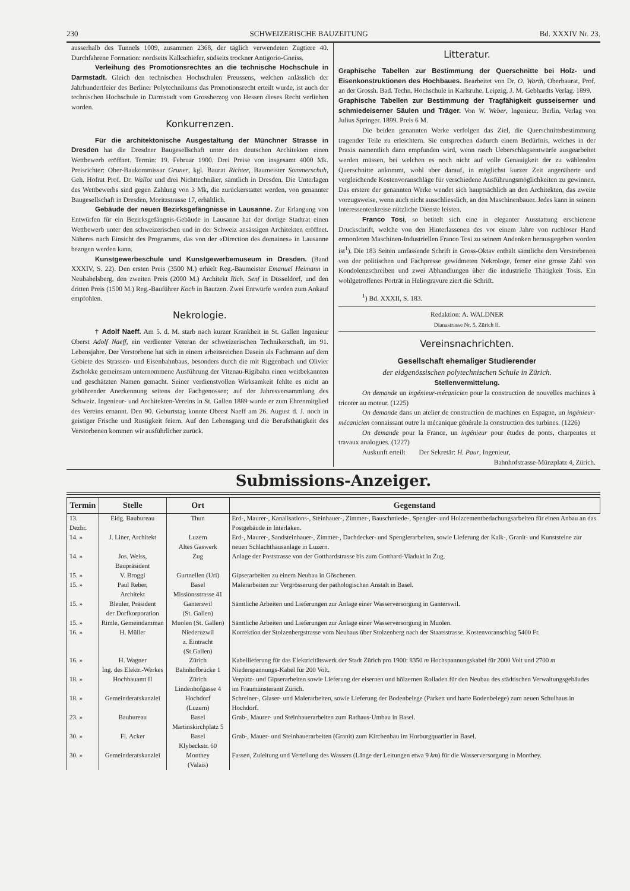230 SCHWEIZERISCHE BAUZEITUNG Bd. XXXIV Nr. 23.
ausserhalb des Tunnels 1009, zusammen 2368, der täglich verwendeten Zugtiere 40. Durchfahrene Formation: nordseits Kalkschiefer, südseits trockner Antigorio-Gneiss.
Verleihung des Promotionsrechtes an die technische Hochschule in Darmstadt. Gleich den technischen Hochschulen Preussens, welchen anlässlich der Jahrhundertfeier des Berliner Polytechnikums das Promotionsrecht erteilt wurde, ist auch der technischen Hochschule in Darmstadt vom Grossherzog von Hessen dieses Recht verliehen worden.
Konkurrenzen.
Für die architektonische Ausgestaltung der Münchner Strasse in Dresden hat die Dresdner Baugesellschaft unter den deutschen Architekten einen Wettbewerb eröffnet. Termin: 19. Februar 1900. Drei Preise von insgesamt 4000 Mk. Preisrichter: Ober-Baukommissar Gruner, kgl. Baurat Richter, Baumeister Sommerschuh, Geh. Hofrat Prof. Dr. Wallot und drei Nichttechniker, sämtlich in Dresden. Die Unterlagen des Wettbewerbs sind gegen Zahlung von 3 Mk, die zurückerstattet werden, von genannter Baugesellschaft in Dresden, Moritzstrasse 17, erhältlich.
Gebäude der neuen Bezirksgefängnisse in Lausanne. Zur Erlangung von Entwürfen für ein Bezirksgefängnis-Gebäude in Lausanne hat der dortige Stadtrat einen Wettbewerb unter den schweizerischen und in der Schweiz ansässigen Architekten eröffnet. Näheres nach Einsicht des Programms, das von der «Direction des domaines» in Lausanne bezogen werden kann.
Kunstgewerbeschule und Kunstgewerbemuseum in Dresden. (Band XXXIV, S. 22). Den ersten Preis (3500 M.) erhielt Reg.-Baumeister Emanuel Heimann in Neubabelsberg, den zweiten Preis (2000 M.) Architekt Rich. Senf in Düsseldorf, und den dritten Preis (1500 M.) Reg.-Bauführer Koch in Bautzen. Zwei Entwürfe werden zum Ankauf empfohlen.
Nekrologie.
† Adolf Naeff. Am 5. d. M. starb nach kurzer Krankheit in St. Gallen Ingenieur Oberst Adolf Naeff, ein verdienter Veteran der schweizerischen Technikerschaft, im 91. Lebensjahre. Der Verstorbene hat sich in einem arbeitsreichen Dasein als Fachmann auf dem Gebiete des Strassen- und Eisenbahnbaus, besonders durch die mit Riggenbach und Olivier Zschokke gemeinsam unternommene Ausführung der Vitznau-Rigibahn einen weitbekannten und geschätzten Namen gemacht. Seiner verdienstvollen Wirksamkeit fehlte es nicht an gebührender Anerkennung seitens der Fachgenossen; auf der Jahresversammlung des Schweiz. Ingenieur- und Architekten-Vereins in St. Gallen 1889 wurde er zum Ehrenmitglied des Vereins ernannt. Den 90. Geburtstag konnte Oberst Naeff am 26. August d. J. noch in geistiger Frische und Rüstigkeit feiern. Auf den Lebensgang und die Berufsthätigkeit des Verstorbenen kommen wir ausführlicher zurück.
Litteratur.
Graphische Tabellen zur Bestimmung der Querschnitte bei Holz- und Eisenkonstruktionen des Hochbaues. Bearbeitet von Dr. O. Warth, Oberbaurat, Prof. an der Grossh. Bad. Techn. Hochschule in Karlsruhe. Leipzig, J. M. Gebhardts Verlag. 1899.
Graphische Tabellen zur Bestimmung der Tragfähigkeit gusseiserner und schmiedeiserner Säulen und Träger. Von W. Weber, Ingenieur. Berlin, Verlag von Julius Springer. 1899. Preis 6 M.
Die beiden genannten Werke verfolgen das Ziel, die Querschnittsbestimmung tragender Teile zu erleichtern. Sie entsprechen dadurch einem Bedürfnis, welches in der Praxis namentlich dann empfunden wird, wenn rasch Ueberschlagsentwürfe ausgearbeitet werden müssen, bei welchen es noch nicht auf volle Genauigkeit der zu wählenden Querschnitte ankommt, wohl aber darauf, in möglichst kurzer Zeit angenäherte und vergleichende Kostenvoranschläge für verschiedene Ausführungsmöglichkeiten zu gewinnen. Das erstere der genannten Werke wendet sich hauptsächlich an den Architekten, das zweite vorzugsweise, wenn auch nicht ausschliesslich, an den Maschinenbauer. Jedes kann in seinem Interessentenkreise nützliche Dienste leisten.
Franco Tosi, so betitelt sich eine in eleganter Ausstattung erschienene Druckschrift, welche von den Hinterlassenen des vor einem Jahre von ruchloser Hand ermordeten Maschinen-Industriellen Franco Tosi zu seinem Andenken herausgegeben worden ist<sup>1</sup>). Die 183 Seiten umfassende Schrift in Gross-Oktav enthält sämtliche dem Verstorbenen von der politischen und Fachpresse gewidmeten Nekrologe, ferner eine grosse Zahl von Kondolenzschreiben und zwei Abhandlungen über die industrielle Thätigkeit Tosis. Ein wohlgetroffenes Porträt in Heliogravure ziert die Schrift.
<sup>1</sup>) Bd. XXXII, S. 183.
Redaktion: A. WALDNER
Dianastrasse Nr. 5, Zürich II.
Vereinsnachrichten.
Gesellschaft ehemaliger Studierender
der eidgenössischen polytechnischen Schule in Zürich.
Stellenvermittelung.
On demande un ingénieur-mécanicien pour la construction de nouvelles machines à tricoter au moteur. (1225)
On demande dans un atelier de construction de machines en Espagne, un ingénieur-mécanicien connaissant outre la mécanique générale la construction des turbines. (1226)
On demande pour la France, un ingénieur pour études de ponts, charpentes et travaux analogues. (1227)
Auskunft erteilt Der Sekretär: H. Paur, Ingenieur,
Bahnhofstrasse-Münzplatz 4, Zürich.
Submissions-Anzeiger.
| Termin | Stelle | Ort | Gegenstand |
| --- | --- | --- | --- |
| 13. Dezbr. | Eidg. Baubureau | Thun | Erd-, Maurer-, Kanalisations-, Steinhauer-, Zimmer-, Bauschmiede-, Spengler- und Holzcementbedachungsarbeiten für einen Anbau an das Postgebäude in Interlaken. |
| 14. » | J. Liner, Architekt | Luzern Altes Gaswerk | Erd-, Maurer-, Sandsteinhauer-, Zimmer-, Dachdecker- und Spenglerarbeiten, sowie Lieferung der Kalk-, Granit- und Kunststeine zur neuen Schlachthausanlage in Luzern. |
| 14. » | Jos. Weiss, Baupräsident | Zug | Anlage der Poststrasse von der Gotthardstrasse bis zum Gotthard-Viadukt in Zug. |
| 15. » | V. Broggi | Gurtnellen (Uri) | Gipserarbeiten zu einem Neubau in Göschenen. |
| 15. » | Paul Reber, Architekt | Basel Missionsstrasse 41 | Malerarbeiten zur Vergrösserung der pathologischen Anstalt in Basel. |
| 15. » | Bleuler, Präsident der Dorfkorporation | Ganterswil (St. Gallen) | Sämtliche Arbeiten und Lieferungen zur Anlage einer Wasserversorgung in Ganterswil. |
| 15. » | Rimle, Gemeindamman | Muolen (St. Gallen) | Sämtliche Arbeiten und Lieferungen zur Anlage einer Wasserversorgung in Muolen. |
| 16. » | H. Müller | Niederuzwil z. Eintracht (St.Gallen) | Korrektion der Stolzenbergstrasse vom Neuhaus über Stolzenberg nach der Staatsstrasse. Kostenvoranschlag 5400 Fr. |
| 16. » | H. Wagner Ing. des Elektr.-Werkes | Zürich Bahnhofbrücke 1 | Kabellieferung für das Elektricitätswerk der Stadt Zürich pro 1900: 8350 m Hochspannungskabel für 2000 Volt und 2700 m Niederspannungs-Kabel für 200 Volt. |
| 18. » | Hochbauamt II | Zürich Lindenhofgasse 4 | Verputz- und Gipserarbeiten sowie Lieferung der eisernen und hölzernen Rolladen für den Neubau des städtischen Verwaltungsgebäudes im Fraumünsteramt Zürich. |
| 18. » | Gemeinderatskanzlei | Hochdorf (Luzern) | Schreiner-, Glaser- und Malerarbeiten, sowie Lieferung der Bodenbelege (Parkett und harte Bodenbelege) zum neuen Schulhaus in Hochdorf. |
| 23. » | Baubureau | Basel Martinskirchplatz 5 | Grab-, Maurer- und Steinhauerarbeiten zum Rathaus-Umbau in Basel. |
| 30. » | Fl. Acker | Basel Klybeckstr. 60 | Grab-, Mauer- und Steinhauerarbeiten (Granit) zum Kirchenbau im Horburgquartier in Basel. |
| 30. » | Gemeinderatskanzlei | Monthey (Valais) | Fassen, Zuleitung und Verteilung des Wassers (Länge der Leitungen etwa 9 km ) für die Wasserversorgung in Monthey. |